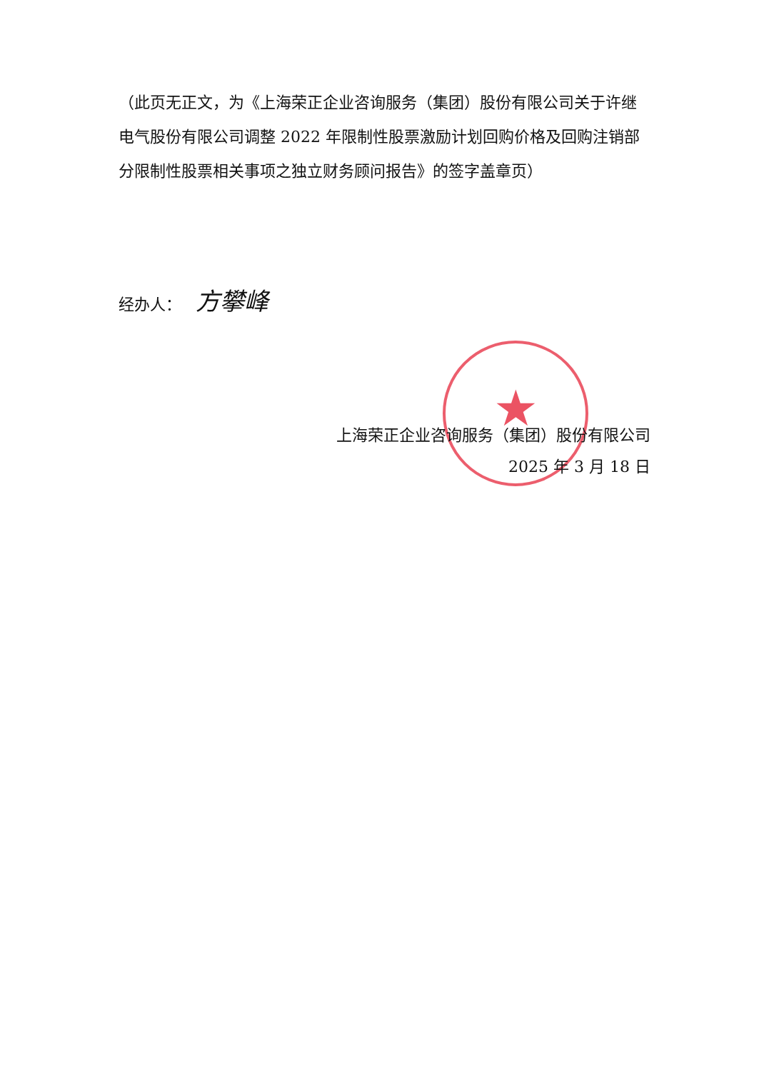（此页无正文，为《上海荣正企业咨询服务（集团）股份有限公司关于许继电气股份有限公司调整 2022 年限制性股票激励计划回购价格及回购注销部分限制性股票相关事项之独立财务顾问报告》的签字盖章页）
经办人： 方攀峰
★
上海荣正企业咨询服务（集团）股份有限公司
2025 年 3 月 18 日